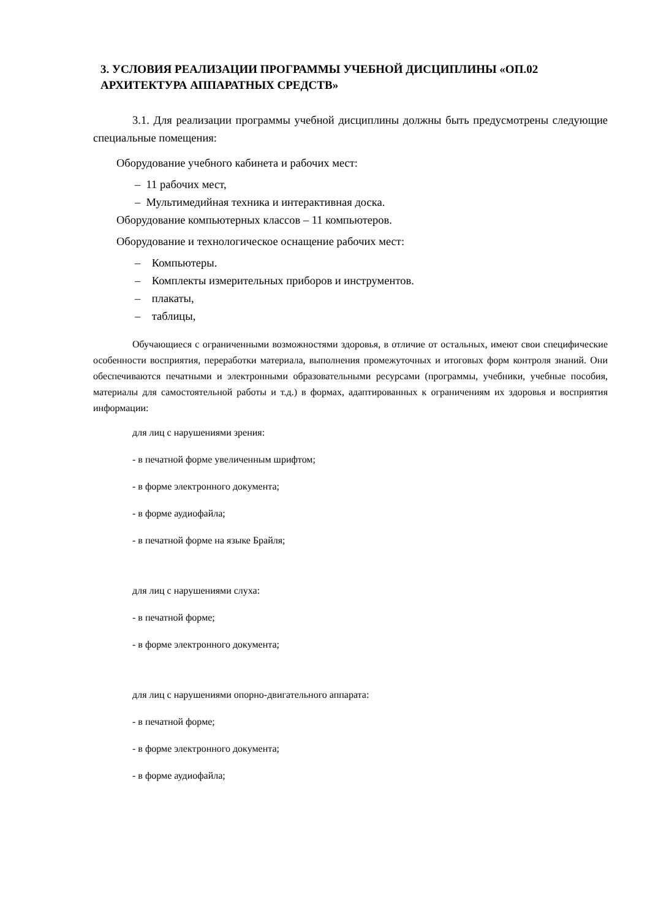3. УСЛОВИЯ РЕАЛИЗАЦИИ ПРОГРАММЫ УЧЕБНОЙ ДИСЦИПЛИНЫ «ОП.02 АРХИТЕКТУРА АППАРАТНЫХ СРЕДСТВ»
3.1. Для реализации программы учебной дисциплины должны быть предусмотрены следующие специальные помещения:
Оборудование учебного кабинета и рабочих мест:
– 11 рабочих мест,
– Мультимедийная техника и интерактивная доска.
Оборудование компьютерных классов – 11 компьютеров.
Оборудование и технологическое оснащение рабочих мест:
– Компьютеры.
– Комплекты измерительных приборов и инструментов.
– плакаты,
– таблицы,
Обучающиеся с ограниченными возможностями здоровья, в отличие от остальных, имеют свои специфические особенности восприятия, переработки материала, выполнения промежуточных и итоговых форм контроля знаний. Они обеспечиваются печатными и электронными образовательными ресурсами (программы, учебники, учебные пособия, материалы для самостоятельной работы и т.д.) в формах, адаптированных к ограничениям их здоровья и восприятия информации:
для лиц с нарушениями зрения:
- в печатной форме увеличенным шрифтом;
- в форме электронного документа;
- в форме аудиофайла;
- в печатной форме на языке Брайля;
для лиц с нарушениями слуха:
- в печатной форме;
- в форме электронного документа;
для лиц с нарушениями опорно-двигательного аппарата:
- в печатной форме;
- в форме электронного документа;
- в форме аудиофайла;